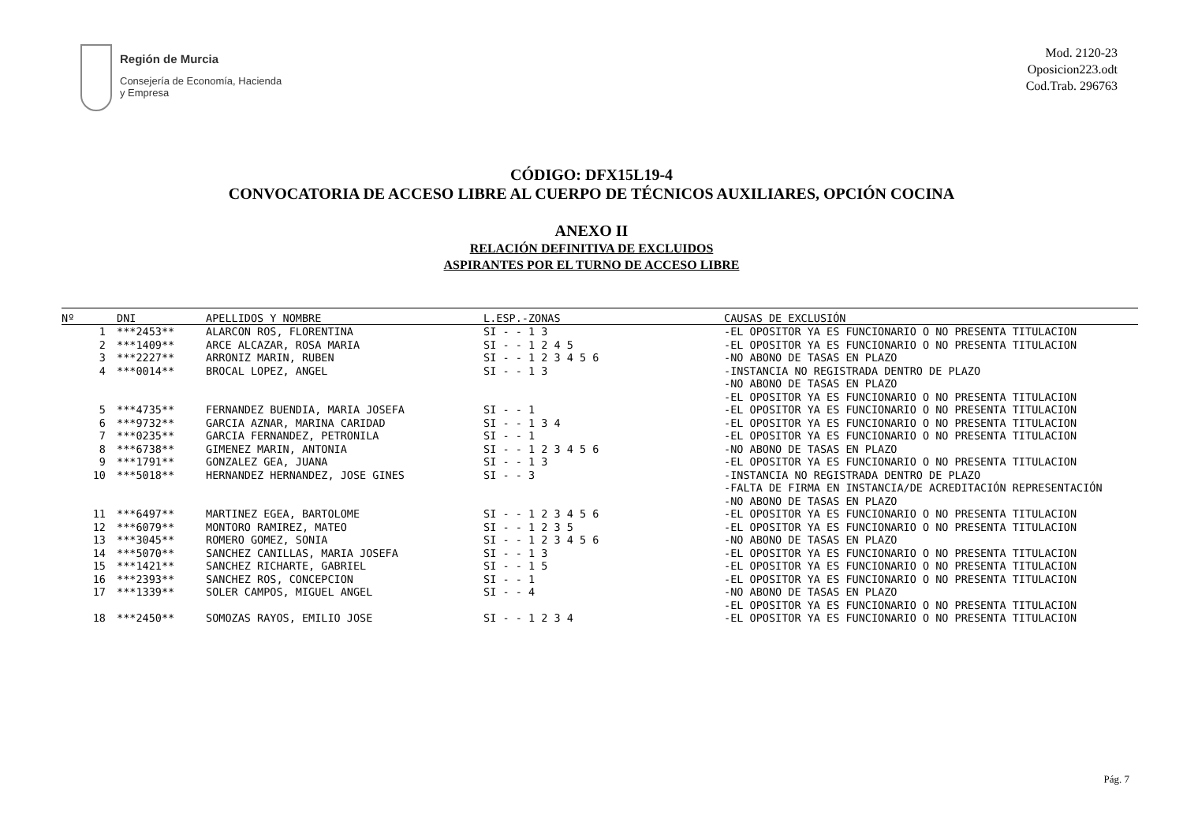Región de Murcia
Consejería de Economía, Hacienda
y Empresa
Mod. 2120-23
Oposicion223.odt
Cod.Trab. 296763
CÓDIGO: DFX15L19-4
CONVOCATORIA DE ACCESO LIBRE AL CUERPO DE TÉCNICOS AUXILIARES, OPCIÓN COCINA
ANEXO II
RELACIÓN DEFINITIVA DE EXCLUIDOS
ASPIRANTES POR EL TURNO DE ACCESO LIBRE
| Nº | DNI | APELLIDOS Y NOMBRE | L.ESP.-ZONAS | CAUSAS DE EXCLUSIÓN |
| --- | --- | --- | --- | --- |
| 1 | ***2453** | ALARCON ROS, FLORENTINA | SI - - 1 3 | -EL OPOSITOR YA ES FUNCIONARIO O NO PRESENTA TITULACION |
| 2 | ***1409** | ARCE ALCAZAR, ROSA MARIA | SI - - 1 2 4 5 | -EL OPOSITOR YA ES FUNCIONARIO O NO PRESENTA TITULACION |
| 3 | ***2227** | ARRONIZ MARIN, RUBEN | SI - - 1 2 3 4 5 6 | -NO ABONO DE TASAS EN PLAZO |
| 4 | ***0014** | BROCAL LOPEZ, ANGEL | SI - - 1 3 | -INSTANCIA NO REGISTRADA DENTRO DE PLAZO -NO ABONO DE TASAS EN PLAZO -EL OPOSITOR YA ES FUNCIONARIO O NO PRESENTA TITULACION |
| 5 | ***4735** | FERNANDEZ BUENDIA, MARIA JOSEFA | SI - - 1 | -EL OPOSITOR YA ES FUNCIONARIO O NO PRESENTA TITULACION |
| 6 | ***9732** | GARCIA AZNAR, MARINA CARIDAD | SI - - 1 3 4 | -EL OPOSITOR YA ES FUNCIONARIO O NO PRESENTA TITULACION |
| 7 | ***0235** | GARCIA FERNANDEZ, PETRONILA | SI - - 1 | -EL OPOSITOR YA ES FUNCIONARIO O NO PRESENTA TITULACION |
| 8 | ***6738** | GIMENEZ MARIN, ANTONIA | SI - - 1 2 3 4 5 6 | -NO ABONO DE TASAS EN PLAZO |
| 9 | ***1791** | GONZALEZ GEA, JUANA | SI - - 1 3 | -EL OPOSITOR YA ES FUNCIONARIO O NO PRESENTA TITULACION |
| 10 | ***5018** | HERNANDEZ HERNANDEZ, JOSE GINES | SI - - 3 | -INSTANCIA NO REGISTRADA DENTRO DE PLAZO -FALTA DE FIRMA EN INSTANCIA/DE ACREDITACIÓN REPRESENTACIÓN -NO ABONO DE TASAS EN PLAZO |
| 11 | ***6497** | MARTINEZ EGEA, BARTOLOME | SI - - 1 2 3 4 5 6 | -EL OPOSITOR YA ES FUNCIONARIO O NO PRESENTA TITULACION |
| 12 | ***6079** | MONTORO RAMIREZ, MATEO | SI - - 1 2 3 5 | -EL OPOSITOR YA ES FUNCIONARIO O NO PRESENTA TITULACION |
| 13 | ***3045** | ROMERO GOMEZ, SONIA | SI - - 1 2 3 4 5 6 | -NO ABONO DE TASAS EN PLAZO |
| 14 | ***5070** | SANCHEZ CANILLAS, MARIA JOSEFA | SI - - 1 3 | -EL OPOSITOR YA ES FUNCIONARIO O NO PRESENTA TITULACION |
| 15 | ***1421** | SANCHEZ RICHARTE, GABRIEL | SI - - 1 5 | -EL OPOSITOR YA ES FUNCIONARIO O NO PRESENTA TITULACION |
| 16 | ***2393** | SANCHEZ ROS, CONCEPCION | SI - - 1 | -EL OPOSITOR YA ES FUNCIONARIO O NO PRESENTA TITULACION |
| 17 | ***1339** | SOLER CAMPOS, MIGUEL ANGEL | SI - - 4 | -NO ABONO DE TASAS EN PLAZO -EL OPOSITOR YA ES FUNCIONARIO O NO PRESENTA TITULACION |
| 18 | ***2450** | SOMOZAS RAYOS, EMILIO JOSE | SI - - 1 2 3 4 | -EL OPOSITOR YA ES FUNCIONARIO O NO PRESENTA TITULACION |
Pág. 7